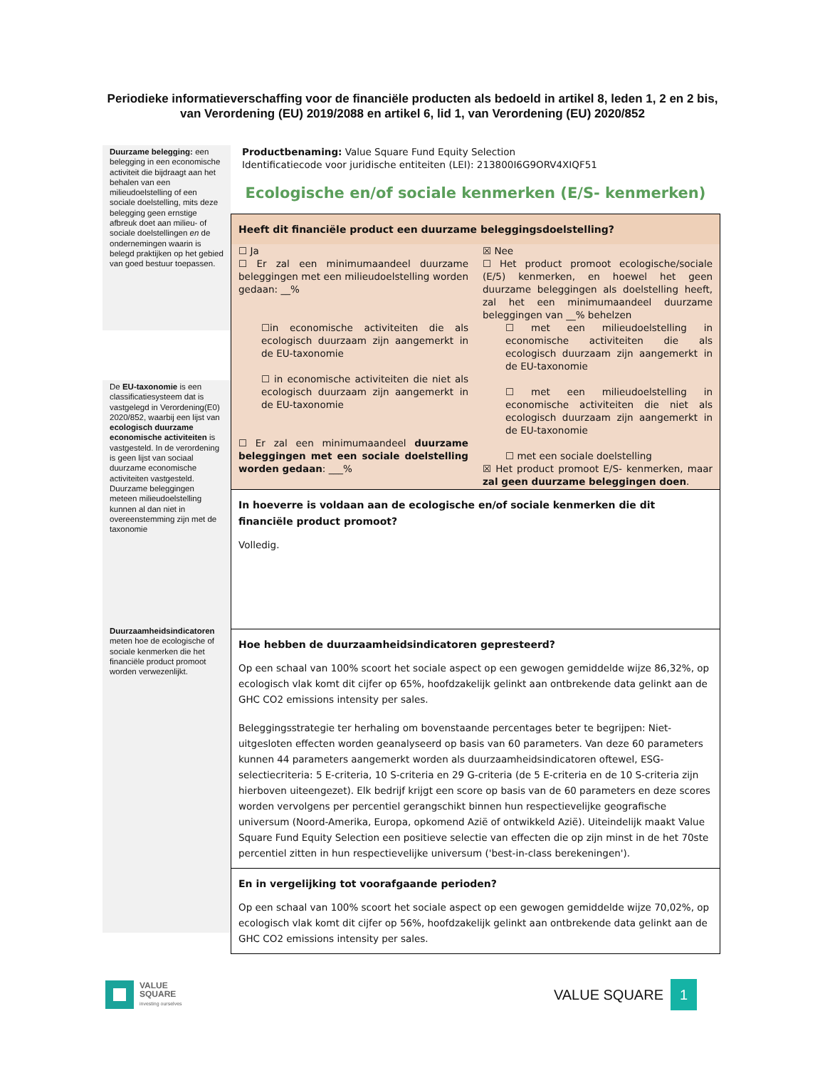Periodieke informatieverschaffing voor de financiële producten als bedoeld in artikel 8, leden 1, 2 en 2 bis, van Verordening (EU) 2019/2088 en artikel 6, lid 1, van Verordening (EU) 2020/852
Duurzame belegging: een belegging in een economische activiteit die bijdraagt aan het behalen van een milieudoelstelling of een sociale doelstelling, mits deze belegging geen ernstige afbreuk doet aan milieu- of sociale doelstellingen en de ondernemingen waarin is belegd praktijken op het gebied van goed bestuur toepassen.
De EU-taxonomie is een classificatiesysteem dat is vastgelegd in Verordening(E0) 2020/852, waarbij een lijst van ecologisch duurzame economische activiteiten is vastgesteld. In de verordening is geen lijst van sociaal duurzame economische activiteiten vastgesteld. Duurzame beleggingen meteen milieudoelstelling kunnen al dan niet in overeenstemming zijn met de taxonomie
Duurzaamheidsindicatoren meten hoe de ecologische of sociale kenmerken die het financiële product promoot worden verwezenlijkt.
Productbenaming: Value Square Fund Equity Selection
Identificatiecode voor juridische entiteiten (LEI): 213800I6G9ORV4XIQF51
Ecologische en/of sociale kenmerken (E/S- kenmerken)
Heeft dit financiële product een duurzame beleggingsdoelstelling?
☐ Ja
☐ Er zal een minimumaandeel duurzame beleggingen met een milieudoelstelling worden gedaan: __%
☐in economische activiteiten die als ecologisch duurzaam zijn aangemerkt in de EU-taxonomie
☐ in economische activiteiten die niet als ecologisch duurzaam zijn aangemerkt in de EU-taxonomie
☐ Er zal een minimumaandeel duurzame beleggingen met een sociale doelstelling worden gedaan: ___%
☒ Nee
☐ Het product promoot ecologische/sociale (E/5) kenmerken, en hoewel het geen duurzame beleggingen als doelstelling heeft, zal het een minimumaandeel duurzame beleggingen van __% behelzen
☐ met een milieudoelstelling in economische activiteiten die als ecologisch duurzaam zijn aangemerkt in de EU-taxonomie
☐ met een milieudoelstelling in economische activiteiten die niet als ecologisch duurzaam zijn aangemerkt in de EU-taxonomie
☐ met een sociale doelstelling
☒ Het product promoot E/S- kenmerken, maar zal geen duurzame beleggingen doen.
In hoeverre is voldaan aan de ecologische en/of sociale kenmerken die dit financiële product promoot?
Volledig.
Hoe hebben de duurzaamheidsindicatoren gepresteerd?
Op een schaal van 100% scoort het sociale aspect op een gewogen gemiddelde wijze 86,32%, op ecologisch vlak komt dit cijfer op 65%, hoofdzakelijk gelinkt aan ontbrekende data gelinkt aan de GHC CO2 emissions intensity per sales.
Beleggingsstrategie ter herhaling om bovenstaande percentages beter te begrijpen: Niet-uitgesloten effecten worden geanalyseerd op basis van 60 parameters. Van deze 60 parameters kunnen 44 parameters aangemerkt worden als duurzaamheidsindicatoren oftewel, ESG-selectiecriteria: 5 E-criteria, 10 S-criteria en 29 G-criteria (de 5 E-criteria en de 10 S-criteria zijn hierboven uiteengezet). Elk bedrijf krijgt een score op basis van de 60 parameters en deze scores worden vervolgens per percentiel gerangschikt binnen hun respectievelijke geografische universum (Noord-Amerika, Europa, opkomend Azië of ontwikkeld Azië). Uiteindelijk maakt Value Square Fund Equity Selection een positieve selectie van effecten die op zijn minst in de het 70ste percentiel zitten in hun respectievelijke universum ('best-in-class berekeningen').
En in vergelijking tot voorafgaande perioden?
Op een schaal van 100% scoort het sociale aspect op een gewogen gemiddelde wijze 70,02%, op ecologisch vlak komt dit cijfer op 56%, hoofdzakelijk gelinkt aan ontbrekende data gelinkt aan de GHC CO2 emissions intensity per sales.
VALUE
SQUARE
investing ourselves
VALUE SQUARE 1